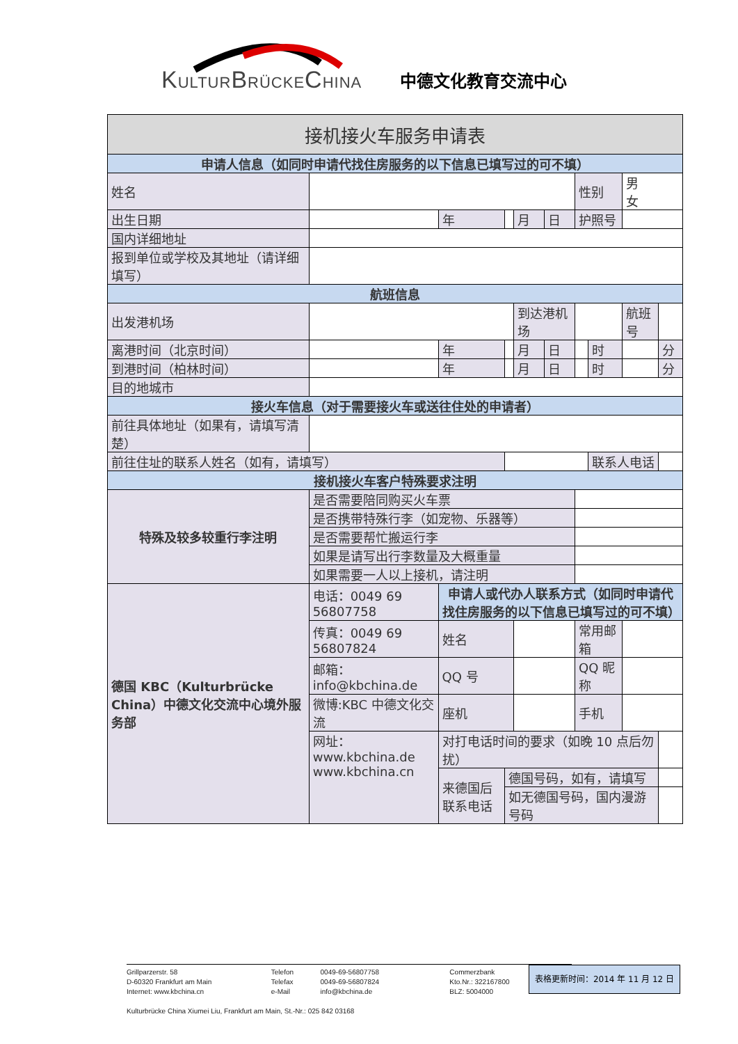KULTURBRÜCKECHINA 中德文化教育交流中心
| 接机接火车服务申请表 | | | | | | | | | | |
| 申请人信息（如同时申请代找住房服务的以下信息已填写过的可不填） | | | | | | | | | | |
| 姓名 | | | | | | | 性别 | | 男 女 | |
| 出生日期 | | | 年 | | 月 | 日 | 护照号 | | | |
| 国内详细地址 | | | | | | | | | | |
| 报到单位或学校及其地址（请详细填写） | | | | | | | | | | |
| 航班信息 | | | | | | | | | | |
| 出发港机场 | | | | | 到达港机场 | | | | 航班号 | |
| 离港时间（北京时间） | | | 年 | | 月 | 日 | | 时 | | 分 |
| 到港时间（柏林时间） | | | 年 | | 月 | 日 | | 时 | | 分 |
| 目的地城市 | | | | | | | | | | |
| 接火车信息（对于需要接火车或送往住处的申请者） | | | | | | | | | | |
| 前往具体地址（如果有，请填写清楚） | | | | | | | | | | |
| 前往住址的联系人姓名（如有，请填写） | | | | | | | | 联系人电话 | | |
| 接机接火车客户特殊要求注明 | | | | | | | | | | |
| 特殊及较多较重行李注明 | | 是否需要陪同购买火车票 | | | | | | | | |
| | | 是否携带特殊行李（如宠物、乐器等） | | | | | | | | |
| | | 是否需要帮忙搬运行李 | | | | | | | | |
| | | 如果是请写出行李数量及大概重量 | | | | | | | | |
| | | 如果需要一人以上接机，请注明 | | | | | | | | |
| 德国 KBC（Kulturbrücke China）中德文化交流中心境外服务部 | 电话：0049 69 56807758 | | 申请人或代办人联系方式（如同时申请代找住房服务的以下信息已填写过的可不填） | | | | | | | |
| | 传真：0049 69 56807824 | | 姓名 | | | | 常用邮箱 | | | |
| | 邮箱：info@kbchina.de | | QQ 号 | | | | QQ 昵称 | | | |
| | 微博:KBC 中德文化交流 | | 座机 | | | | 手机 | | | |
| | 网址：www.kbchina.de www.kbchina.cn | | 对打电话时间的要求（如晚 10 点后勿扰） | | | | | | | |
| | | | 来德国后联系电话 | 德国号码，如有，请填写 | | | | | | |
| | | | | 如无德国号码，国内漫游号码 | | | | | | |
Grillparzerstr. 58
D-60320 Frankfurt am Main
Internet: www.kbchina.cn
Telefon
Telefax
e-Mail
0049-69-56807758
0049-69-56807824
info@kbchina.de
Commerzbank
Kto.Nr.: 322167800
BLZ: 5004000
Kulturbrücke China Xiumei Liu, Frankfurt am Main, St.-Nr.: 025 842 03168
表格更新时间：2014 年 11 月 12 日